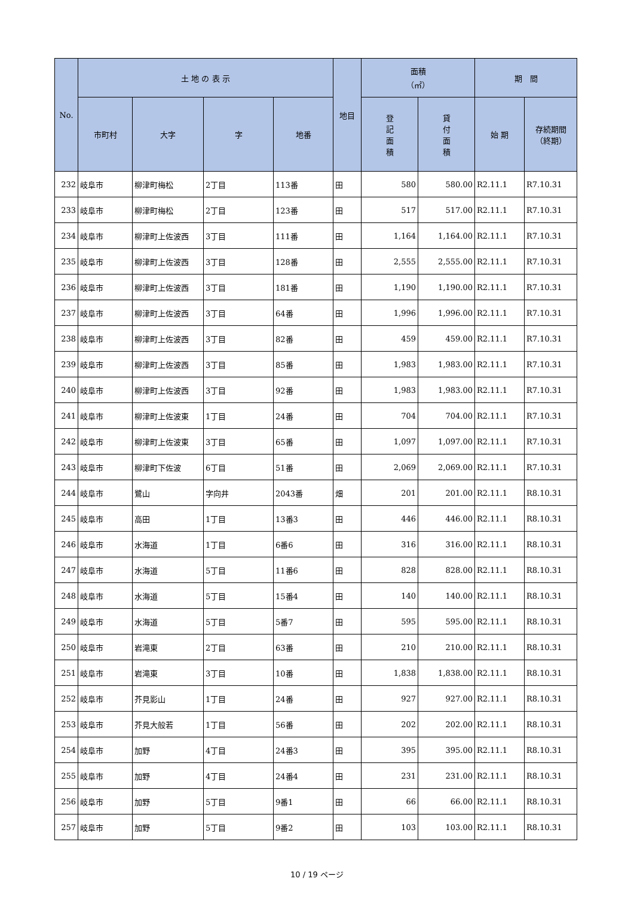| No. | 土 地 の 表 示 | | | | 地目 | 面積 （㎡） | | 期 間 | |
| --- | --- | --- | --- | --- | --- | --- | --- | --- | --- |
| | 市町村 | 大字 | 字 | 地番 | | 登 記 面 積 | 貸 付 面 積 | 始 期 | 存続期間 （終期） |
| 232 | 岐阜市 | 柳津町梅松 | 2丁目 | 113番 | 田 | 580 | 580.00 | R2.11.1 | R7.10.31 |
| 233 | 岐阜市 | 柳津町梅松 | 2丁目 | 123番 | 田 | 517 | 517.00 | R2.11.1 | R7.10.31 |
| 234 | 岐阜市 | 柳津町上佐波西 | 3丁目 | 111番 | 田 | 1,164 | 1,164.00 | R2.11.1 | R7.10.31 |
| 235 | 岐阜市 | 柳津町上佐波西 | 3丁目 | 128番 | 田 | 2,555 | 2,555.00 | R2.11.1 | R7.10.31 |
| 236 | 岐阜市 | 柳津町上佐波西 | 3丁目 | 181番 | 田 | 1,190 | 1,190.00 | R2.11.1 | R7.10.31 |
| 237 | 岐阜市 | 柳津町上佐波西 | 3丁目 | 64番 | 田 | 1,996 | 1,996.00 | R2.11.1 | R7.10.31 |
| 238 | 岐阜市 | 柳津町上佐波西 | 3丁目 | 82番 | 田 | 459 | 459.00 | R2.11.1 | R7.10.31 |
| 239 | 岐阜市 | 柳津町上佐波西 | 3丁目 | 85番 | 田 | 1,983 | 1,983.00 | R2.11.1 | R7.10.31 |
| 240 | 岐阜市 | 柳津町上佐波西 | 3丁目 | 92番 | 田 | 1,983 | 1,983.00 | R2.11.1 | R7.10.31 |
| 241 | 岐阜市 | 柳津町上佐波東 | 1丁目 | 24番 | 田 | 704 | 704.00 | R2.11.1 | R7.10.31 |
| 242 | 岐阜市 | 柳津町上佐波東 | 3丁目 | 65番 | 田 | 1,097 | 1,097.00 | R2.11.1 | R7.10.31 |
| 243 | 岐阜市 | 柳津町下佐波 | 6丁目 | 51番 | 田 | 2,069 | 2,069.00 | R2.11.1 | R7.10.31 |
| 244 | 岐阜市 | 鷺山 | 字向井 | 2043番 | 畑 | 201 | 201.00 | R2.11.1 | R8.10.31 |
| 245 | 岐阜市 | 高田 | 1丁目 | 13番3 | 田 | 446 | 446.00 | R2.11.1 | R8.10.31 |
| 246 | 岐阜市 | 水海道 | 1丁目 | 6番6 | 田 | 316 | 316.00 | R2.11.1 | R8.10.31 |
| 247 | 岐阜市 | 水海道 | 5丁目 | 11番6 | 田 | 828 | 828.00 | R2.11.1 | R8.10.31 |
| 248 | 岐阜市 | 水海道 | 5丁目 | 15番4 | 田 | 140 | 140.00 | R2.11.1 | R8.10.31 |
| 249 | 岐阜市 | 水海道 | 5丁目 | 5番7 | 田 | 595 | 595.00 | R2.11.1 | R8.10.31 |
| 250 | 岐阜市 | 岩滝東 | 2丁目 | 63番 | 田 | 210 | 210.00 | R2.11.1 | R8.10.31 |
| 251 | 岐阜市 | 岩滝東 | 3丁目 | 10番 | 田 | 1,838 | 1,838.00 | R2.11.1 | R8.10.31 |
| 252 | 岐阜市 | 芥見影山 | 1丁目 | 24番 | 田 | 927 | 927.00 | R2.11.1 | R8.10.31 |
| 253 | 岐阜市 | 芥見大般若 | 1丁目 | 56番 | 田 | 202 | 202.00 | R2.11.1 | R8.10.31 |
| 254 | 岐阜市 | 加野 | 4丁目 | 24番3 | 田 | 395 | 395.00 | R2.11.1 | R8.10.31 |
| 255 | 岐阜市 | 加野 | 4丁目 | 24番4 | 田 | 231 | 231.00 | R2.11.1 | R8.10.31 |
| 256 | 岐阜市 | 加野 | 5丁目 | 9番1 | 田 | 66 | 66.00 | R2.11.1 | R8.10.31 |
| 257 | 岐阜市 | 加野 | 5丁目 | 9番2 | 田 | 103 | 103.00 | R2.11.1 | R8.10.31 |
10 / 19 ページ